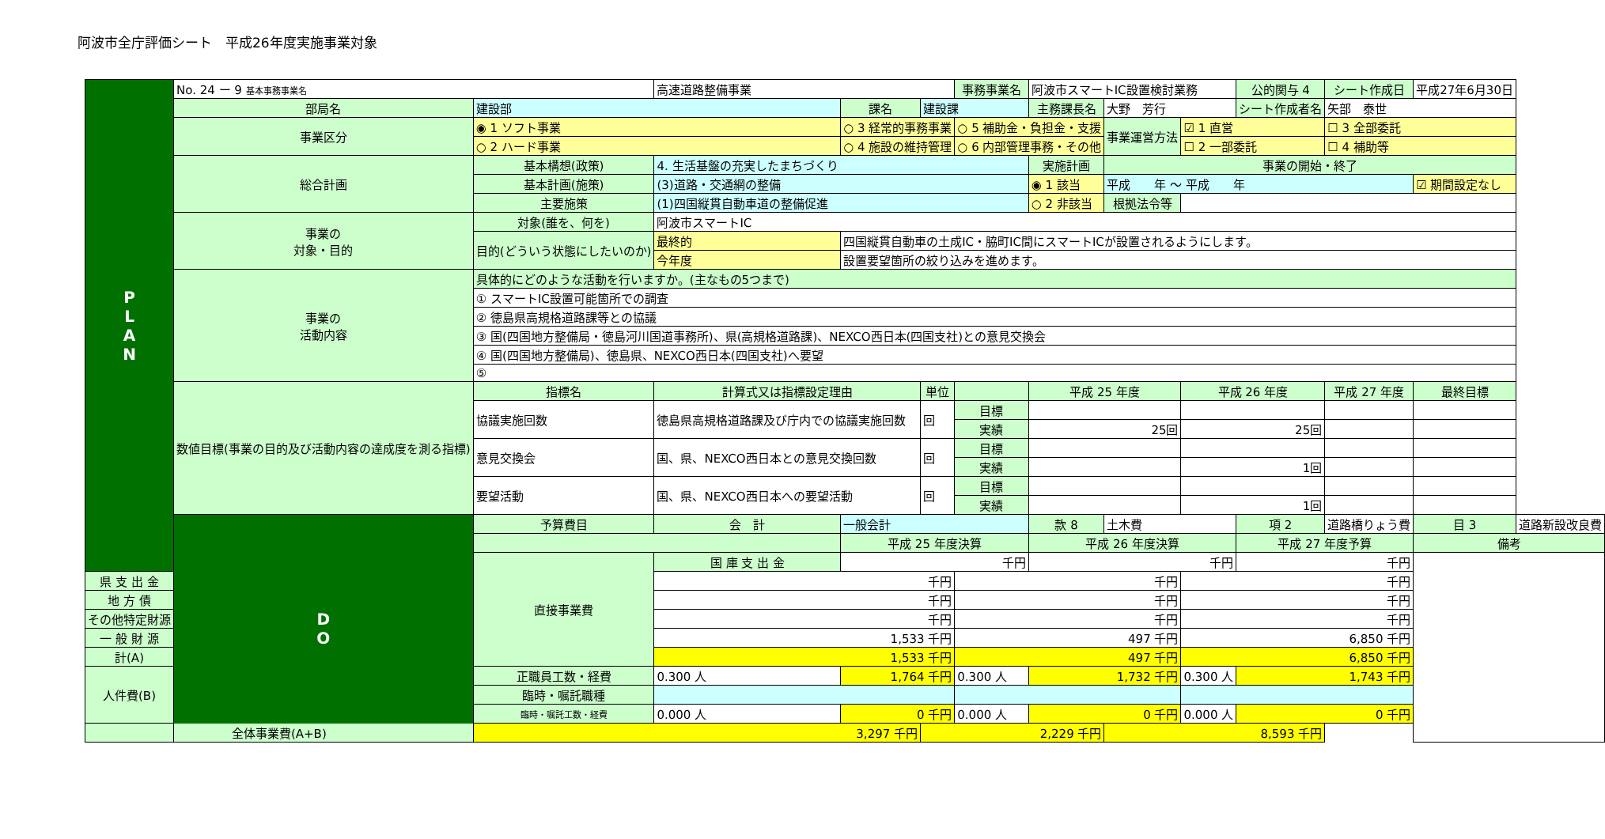阿波市全庁評価シート　平成26年度実施事業対象
| P L A N | No. 24 ー 9 基本事務事業名 | | 高速道路整備事業 | | | 事務事業名 | 阿波市スマートIC設置検討業務 | | | 公的関与 4 | シート作成日 | 平成27年6月30日 | | |
| | 部局名 | 建設部 | | 課名 | 建設課 | | 主務課長名 | 大野 芳行 | | シート作成者名 | 矢部 泰世 | | | |
| | 事業区分 | ◉ 1 ソフト事業 | | ○ 3 経常的事務事業 | | ○ 5 補助金・負担金・支援 | | 事業運営方法 | ☑ 1 直営 | | ☐ 3 全部委託 | | | |
| | | ○ 2 ハード事業 | | ○ 4 施設の維持管理 | | ○ 6 内部管理事務・その他 | | | ☐ 2 一部委託 | | ☐ 4 補助等 | | | |
| | 総合計画 | 基本構想(政策) | 4. 生活基盤の充実したまちづくり | | | | 実施計画 | 事業の開始・終了 | | | | | | |
| | | 基本計画(施策) | (3)道路・交通網の整備 | | | | ◉ 1 該当 | 平成 年 ～ 平成 年 | | | | ☑ 期間設定なし | | |
| | | 主要施策 | (1)四国縦貫自動車道の整備促進 | | | | ○ 2 非該当 | 根拠法令等 | | | | | | |
| | 事業の 対象・目的 | 対象(誰を、何を) | 阿波市スマートIC | | | | | | | | | | | |
| | | 目的(どういう状態にしたいのか) | 最終的 | 四国縦貫自動車の土成IC・脇町IC間にスマートICが設置されるようにします。 | | | | | | | | | | |
| | | | 今年度 | 設置要望箇所の絞り込みを進めます。 | | | | | | | | | | |
| | 事業の 活動内容 | 具体的にどのような活動を行いますか。(主なもの5つまで) | | | | | | | | | | | | |
| | | ① スマートIC設置可能箇所での調査 | | | | | | | | | | | | |
| | | ② 徳島県高規格道路課等との協議 | | | | | | | | | | | | |
| | | ③ 国(四国地方整備局・徳島河川国道事務所)、県(高規格道路課)、NEXCO西日本(四国支社)との意見交換会 | | | | | | | | | | | | |
| | | ④ 国(四国地方整備局)、徳島県、NEXCO西日本(四国支社)へ要望 | | | | | | | | | | | | |
| | | ⑤ | | | | | | | | | | | | |
| | 数値目標(事業の目的及び活動内容の達成度を測る指標) | 指標名 | 計算式又は指標設定理由 | | 単位 | | 平成 25 年度 | | 平成 26 年度 | | 平成 27 年度 | | 最終目標 | |
| | | 協議実施回数 | 徳島県高規格道路課及び庁内での協議実施回数 | | 回 | 目標 | | | | | | | | |
| | | | | | | 実績 | 25回 | | 25回 | | | | | |
| | | 意見交換会 | 国、県、NEXCO西日本との意見交換回数 | | 回 | 目標 | | | | | | | | |
| | | | | | | 実績 | | | 1回 | | | | | |
| | | 要望活動 | 国、県、NEXCO西日本への要望活動 | | 回 | 目標 | | | | | | | | |
| | | | | | | 実績 | | | 1回 | | | | | |
| | D O | 予算費目 | 会 計 | 一般会計 | | | 款 8 | 土木費 | | 項 2 | 道路橋りょう費 | | 目 3 | 道路新設改良費 |
| | | | | 平成 25 年度決算 | | | 平成 26 年度決算 | | | 平成 27 年度予算 | | | 備考 | |
| | | 直接事業費 | 国 庫 支 出 金 | 千円 | | | 千円 | | | 千円 | | | | |
| 県 支 出 金 | | | 千円 | | | 千円 | | | 千円 | | | | | |
| 地 方 債 | | | 千円 | | | 千円 | | | 千円 | | | | | |
| その他特定財源 | | | 千円 | | | 千円 | | | 千円 | | | | | |
| 一 般 財 源 | | | 1,533 千円 | | | 497 千円 | | | 6,850 千円 | | | | | |
| 計(A) | | | 1,533 千円 | | | 497 千円 | | | 6,850 千円 | | | | | |
| 人件費(B) | | 正職員工数・経費 | 0.300 人 | 1,764 千円 | | 0.300 人 | 1,732 千円 | | 0.300 人 | 1,743 千円 | | | | |
| | | 臨時・嘱託職種 | | | | | | | | | | | | |
| | | 臨時・嘱託工数・経費 | 0.000 人 | 0 千円 | | 0.000 人 | 0 千円 | | 0.000 人 | 0 千円 | | | | |
| 全体事業費(A+B) | | 3,297 千円 | | | 2,229 千円 | | | 8,593 千円 | | | | | | |